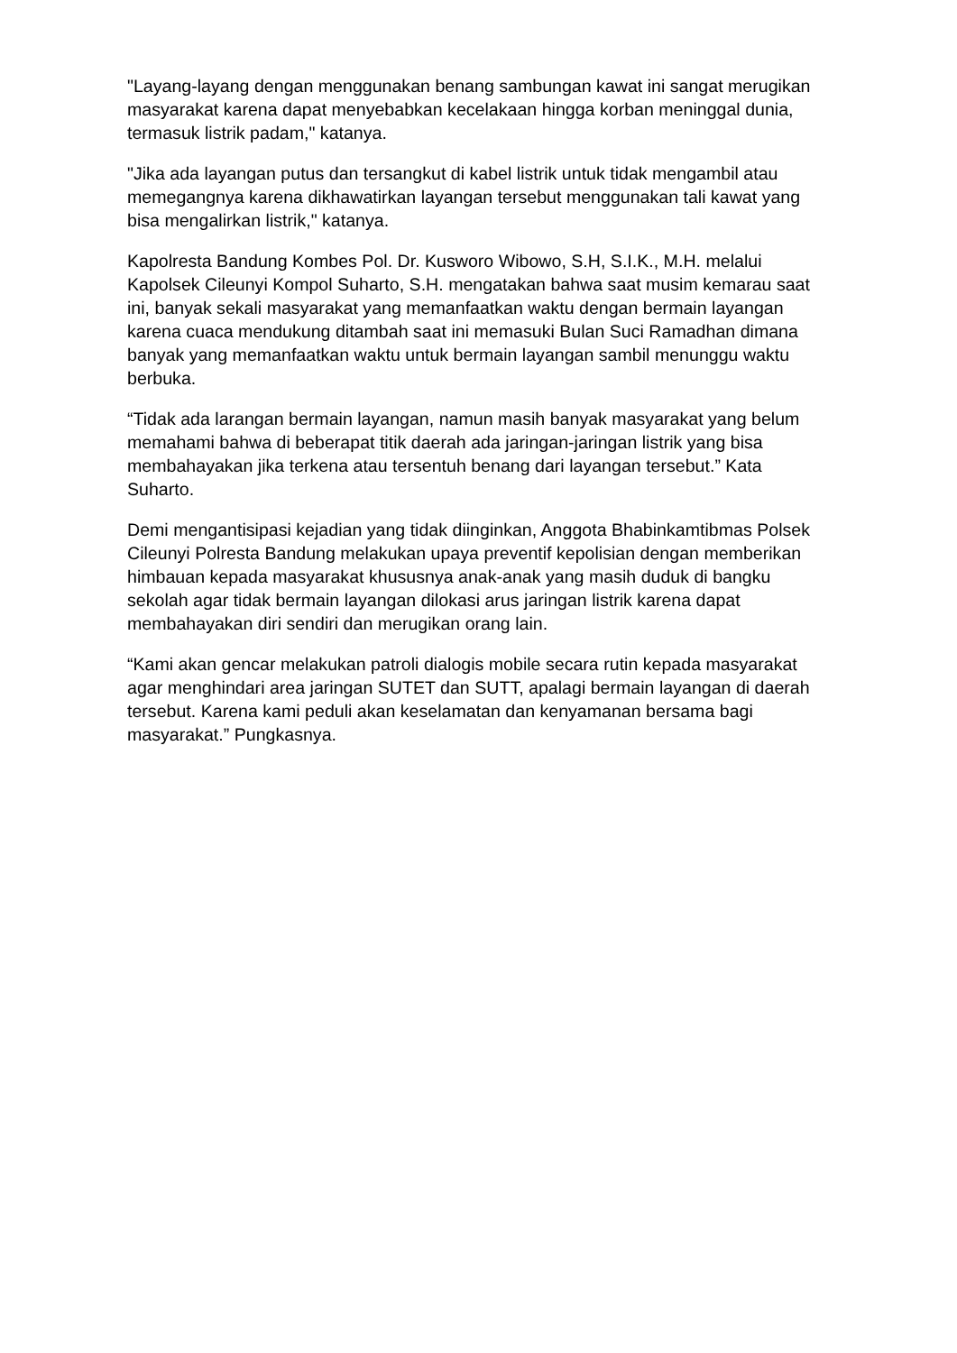"Layang-layang dengan menggunakan benang sambungan kawat ini sangat merugikan masyarakat karena dapat menyebabkan kecelakaan hingga korban meninggal dunia, termasuk listrik padam," katanya.
"Jika ada layangan putus dan tersangkut di kabel listrik untuk tidak mengambil atau memegangnya karena dikhawatirkan layangan tersebut menggunakan tali kawat yang bisa mengalirkan listrik," katanya.
Kapolresta Bandung Kombes Pol. Dr. Kusworo Wibowo, S.H, S.I.K., M.H. melalui Kapolsek Cileunyi Kompol Suharto, S.H. mengatakan bahwa saat musim kemarau saat ini, banyak sekali masyarakat yang memanfaatkan waktu dengan bermain layangan karena cuaca mendukung ditambah saat ini memasuki Bulan Suci Ramadhan dimana banyak yang memanfaatkan waktu untuk bermain layangan sambil menunggu waktu berbuka.
“Tidak ada larangan bermain layangan, namun masih banyak masyarakat yang belum memahami bahwa di beberapat titik daerah ada jaringan-jaringan listrik yang bisa membahayakan jika terkena atau tersentuh benang dari layangan tersebut.” Kata Suharto.
Demi mengantisipasi kejadian yang tidak diinginkan, Anggota Bhabinkamtibmas Polsek Cileunyi Polresta Bandung melakukan upaya preventif kepolisian dengan memberikan himbauan kepada masyarakat khususnya anak-anak yang masih duduk di bangku sekolah agar tidak bermain layangan dilokasi arus jaringan listrik karena dapat membahayakan diri sendiri dan merugikan orang lain.
“Kami akan gencar melakukan patroli dialogis mobile secara rutin kepada masyarakat agar menghindari area jaringan SUTET dan SUTT, apalagi bermain layangan di daerah tersebut. Karena kami peduli akan keselamatan dan kenyamanan bersama bagi masyarakat.” Pungkasnya.